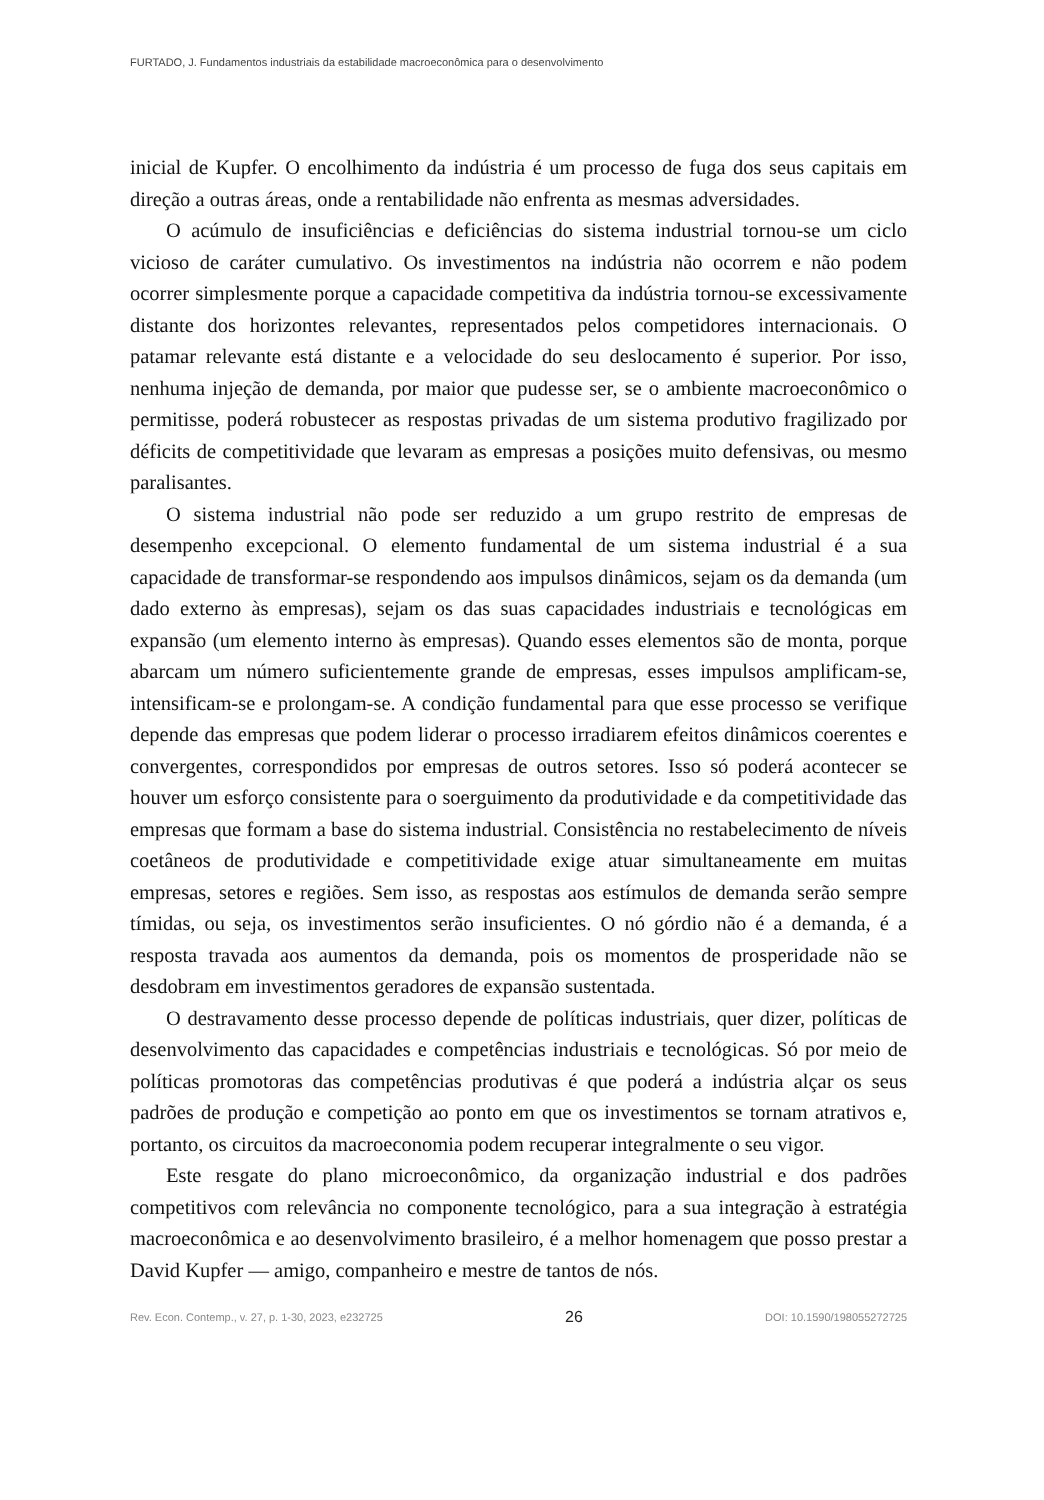FURTADO, J. Fundamentos industriais da estabilidade macroeconômica para o desenvolvimento
inicial de Kupfer. O encolhimento da indústria é um processo de fuga dos seus capitais em direção a outras áreas, onde a rentabilidade não enfrenta as mesmas adversidades.
O acúmulo de insuficiências e deficiências do sistema industrial tornou-se um ciclo vicioso de caráter cumulativo. Os investimentos na indústria não ocorrem e não podem ocorrer simplesmente porque a capacidade competitiva da indústria tornou-se excessivamente distante dos horizontes relevantes, representados pelos competidores internacionais. O patamar relevante está distante e a velocidade do seu deslocamento é superior. Por isso, nenhuma injeção de demanda, por maior que pudesse ser, se o ambiente macroeconômico o permitisse, poderá robustecer as respostas privadas de um sistema produtivo fragilizado por déficits de competitividade que levaram as empresas a posições muito defensivas, ou mesmo paralisantes.
O sistema industrial não pode ser reduzido a um grupo restrito de empresas de desempenho excepcional. O elemento fundamental de um sistema industrial é a sua capacidade de transformar-se respondendo aos impulsos dinâmicos, sejam os da demanda (um dado externo às empresas), sejam os das suas capacidades industriais e tecnológicas em expansão (um elemento interno às empresas). Quando esses elementos são de monta, porque abarcam um número suficientemente grande de empresas, esses impulsos amplificam-se, intensificam-se e prolongam-se. A condição fundamental para que esse processo se verifique depende das empresas que podem liderar o processo irradiarem efeitos dinâmicos coerentes e convergentes, correspondidos por empresas de outros setores. Isso só poderá acontecer se houver um esforço consistente para o soerguimento da produtividade e da competitividade das empresas que formam a base do sistema industrial. Consistência no restabelecimento de níveis coetâneos de produtividade e competitividade exige atuar simultaneamente em muitas empresas, setores e regiões. Sem isso, as respostas aos estímulos de demanda serão sempre tímidas, ou seja, os investimentos serão insuficientes. O nó górdio não é a demanda, é a resposta travada aos aumentos da demanda, pois os momentos de prosperidade não se desdobram em investimentos geradores de expansão sustentada.
O destravamento desse processo depende de políticas industriais, quer dizer, políticas de desenvolvimento das capacidades e competências industriais e tecnológicas. Só por meio de políticas promotoras das competências produtivas é que poderá a indústria alçar os seus padrões de produção e competição ao ponto em que os investimentos se tornam atrativos e, portanto, os circuitos da macroeconomia podem recuperar integralmente o seu vigor.
Este resgate do plano microeconômico, da organização industrial e dos padrões competitivos com relevância no componente tecnológico, para a sua integração à estratégia macroeconômica e ao desenvolvimento brasileiro, é a melhor homenagem que posso prestar a David Kupfer — amigo, companheiro e mestre de tantos de nós.
Rev. Econ. Contemp., v. 27, p. 1-30, 2023, e232725 26 DOI: 10.1590/198055272725